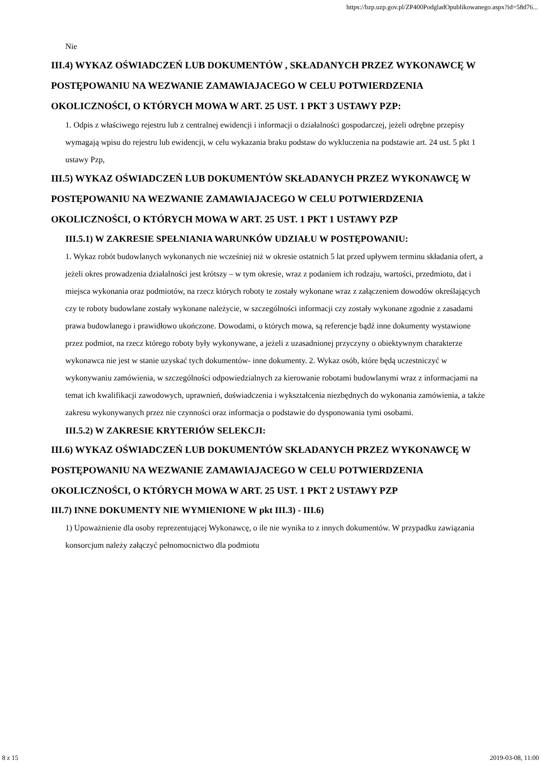https://bzp.uzp.gov.pl/ZP400PodgladOpublikowanego.aspx?id=58d76...
Nie
III.4) WYKAZ OŚWIADCZEŃ LUB DOKUMENTÓW , SKŁADANYCH PRZEZ WYKONAWCĘ W POSTĘPOWANIU NA WEZWANIE ZAMAWIAJACEGO W CELU POTWIERDZENIA OKOLICZNOŚCI, O KTÓRYCH MOWA W ART. 25 UST. 1 PKT 3 USTAWY PZP:
1. Odpis z właściwego rejestru lub z centralnej ewidencji i informacji o działalności gospodarczej, jeżeli odrębne przepisy wymagają wpisu do rejestru lub ewidencji, w celu wykazania braku podstaw do wykluczenia na podstawie art. 24 ust. 5 pkt 1 ustawy Pzp,
III.5) WYKAZ OŚWIADCZEŃ LUB DOKUMENTÓW SKŁADANYCH PRZEZ WYKONAWCĘ W POSTĘPOWANIU NA WEZWANIE ZAMAWIAJACEGO W CELU POTWIERDZENIA OKOLICZNOŚCI, O KTÓRYCH MOWA W ART. 25 UST. 1 PKT 1 USTAWY PZP
III.5.1) W ZAKRESIE SPEŁNIANIA WARUNKÓW UDZIAŁU W POSTĘPOWANIU:
1. Wykaz robót budowlanych wykonanych nie wcześniej niż w okresie ostatnich 5 lat przed upływem terminu składania ofert, a jeżeli okres prowadzenia działalności jest krótszy – w tym okresie, wraz z podaniem ich rodzaju, wartości, przedmiotu, dat i miejsca wykonania oraz podmiotów, na rzecz których roboty te zostały wykonane wraz z załączeniem dowodów określających czy te roboty budowlane zostały wykonane należycie, w szczególności informacji czy zostały wykonane zgodnie z zasadami prawa budowlanego i prawidłowo ukończone. Dowodami, o których mowa, są referencje bądź inne dokumenty wystawione przez podmiot, na rzecz którego roboty były wykonywane, a jeżeli z uzasadnionej przyczyny o obiektywnym charakterze wykonawca nie jest w stanie uzyskać tych dokumentów- inne dokumenty. 2. Wykaz osób, które będą uczestniczyć w wykonywaniu zamówienia, w szczególności odpowiedzialnych za kierowanie robotami budowlanymi wraz z informacjami na temat ich kwalifikacji zawodowych, uprawnień, doświadczenia i wykształcenia niezbędnych do wykonania zamówienia, a także zakresu wykonywanych przez nie czynności oraz informacja o podstawie do dysponowania tymi osobami.
III.5.2) W ZAKRESIE KRYTERIÓW SELEKCJI:
III.6) WYKAZ OŚWIADCZEŃ LUB DOKUMENTÓW SKŁADANYCH PRZEZ WYKONAWCĘ W POSTĘPOWANIU NA WEZWANIE ZAMAWIAJACEGO W CELU POTWIERDZENIA OKOLICZNOŚCI, O KTÓRYCH MOWA W ART. 25 UST. 1 PKT 2 USTAWY PZP
III.7) INNE DOKUMENTY NIE WYMIENIONE W pkt III.3) - III.6)
1) Upoważnienie dla osoby reprezentującej Wykonawcę, o ile nie wynika to z innych dokumentów. W przypadku zawiązania konsorcjum należy załączyć pełnomocnictwo dla podmiotu
8 z 15 2019-03-08, 11:00